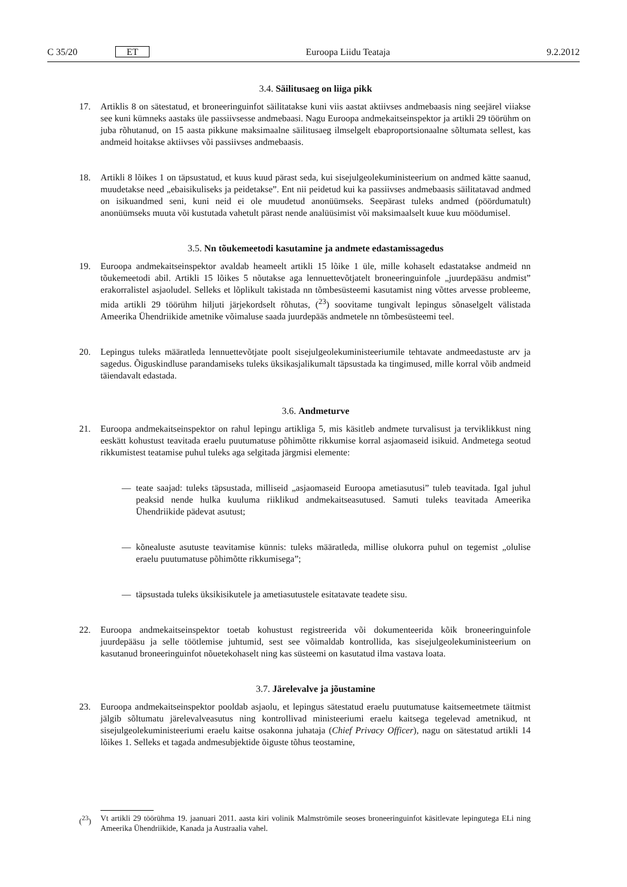C 35/20 ET Euroopa Liidu Teataja 9.2.2012
3.4. Säilitusaeg on liiga pikk
17. Artiklis 8 on sätestatud, et broneeringuinfot säilitatakse kuni viis aastat aktiivses andmebaasis ning seejärel viiakse see kuni kümneks aastaks üle passiivsesse andmebaasi. Nagu Euroopa andmekaitseinspektor ja artikli 29 töörühm on juba rõhutanud, on 15 aasta pikkune maksimaalne säilitusaeg ilmselgelt ebaproportsionaalne sõltumata sellest, kas andmeid hoitakse aktiivses või passiivses andmebaasis.
18. Artikli 8 lõikes 1 on täpsustatud, et kuus kuud pärast seda, kui sisejulgeolekuministeerium on andmed kätte saanud, muudetakse need „ebaisikuliseks ja peidetakse”. Ent nii peidetud kui ka passiivses andmebaasis säilitatavad andmed on isikuandmed seni, kuni neid ei ole muudetud anonüümseks. Seepärast tuleks andmed (pöördumatult) anonüümseks muuta või kustutada vahetult pärast nende analüüsimist või maksimaalselt kuue kuu möödumisel.
3.5. Nn tõukemeetodi kasutamine ja andmete edastamissagedus
19. Euroopa andmekaitseinspektor avaldab heameelt artikli 15 lõike 1 üle, mille kohaselt edastatakse andmeid nn tõukemeetodi abil. Artikli 15 lõikes 5 nõutakse aga lennuettevõtjatelt broneeringuinfole „juurdepääsu andmist” erakorralistel asjaoludel. Selleks et lõplikult takistada nn tõmbesüsteemi kasutamist ning võttes arvesse probleeme, mida artikli 29 töörühm hiljuti järjekordselt rõhutas, (<sup>23</sup>) soovitame tungivalt lepingus sõnaselgelt välistada Ameerika Ühendriikide ametnike võimaluse saada juurdepääs andmetele nn tõmbesüsteemi teel.
20. Lepingus tuleks määratleda lennuettevõtjate poolt sisejulgeolekuministeeriumile tehtavate andmeedastuste arv ja sagedus. Õiguskindluse parandamiseks tuleks üksikasjalikumalt täpsustada ka tingimused, mille korral võib andmeid täiendavalt edastada.
3.6. Andmeturve
21. Euroopa andmekaitseinspektor on rahul lepingu artikliga 5, mis käsitleb andmete turvalisust ja terviklikkust ning eeskätt kohustust teavitada eraelu puutumatuse põhimõtte rikkumise korral asjaomaseid isikuid. Andmetega seotud rikkumistest teatamise puhul tuleks aga selgitada järgmisi elemente:
— teate saajad: tuleks täpsustada, milliseid „asjaomaseid Euroopa ametiasutusi” tuleb teavitada. Igal juhul peaksid nende hulka kuuluma riiklikud andmekaitseasutused. Samuti tuleks teavitada Ameerika Ühendriikide pädevat asutust;
— kõnealuste asutuste teavitamise künnis: tuleks määratleda, millise olukorra puhul on tegemist „olulise eraelu puutumatuse põhimõtte rikkumisega”;
— täpsustada tuleks üksikisikutele ja ametiasutustele esitatavate teadete sisu.
22. Euroopa andmekaitseinspektor toetab kohustust registreerida või dokumenteerida kõik broneeringuinfole juurdepääsu ja selle töötlemise juhtumid, sest see võimaldab kontrollida, kas sisejulgeolekuministeerium on kasutanud broneeringuinfot nõuetekohaselt ning kas süsteemi on kasutatud ilma vastava loata.
3.7. Järelevalve ja jõustamine
23. Euroopa andmekaitseinspektor pooldab asjaolu, et lepingus sätestatud eraelu puutumatuse kaitsemeetmete täitmist jälgib sõltumatu järelevalveasutus ning kontrollivad ministeeriumi eraelu kaitsega tegelevad ametnikud, nt sisejulgeolekuministeeriumi eraelu kaitse osakonna juhataja (Chief Privacy Officer), nagu on sätestatud artikli 14 lõikes 1. Selleks et tagada andmesubjektide õiguste tõhus teostamine,
(<sup>23</sup>) Vt artikli 29 töörühma 19. jaanuari 2011. aasta kiri volinik Malmströmile seoses broneeringuinfot käsitlevate lepingutega ELi ning Ameerika Ühendriikide, Kanada ja Austraalia vahel.